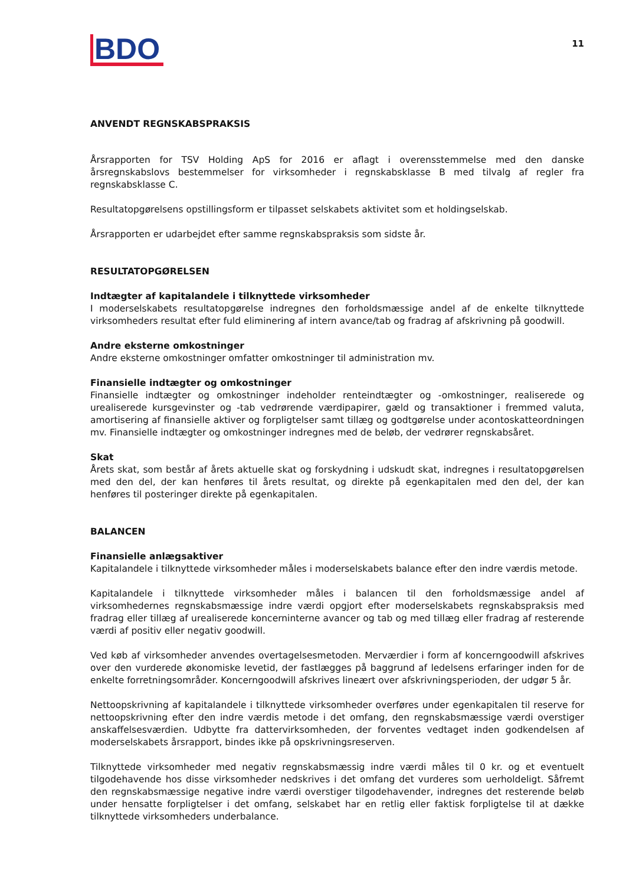BDO
11
ANVENDT REGNSKABSPRAKSIS
Årsrapporten for TSV Holding ApS for 2016 er aflagt i overensstemmelse med den danske årsregnskabslovs bestemmelser for virksomheder i regnskabsklasse B med tilvalg af regler fra regnskabsklasse C.
Resultatopgørelsens opstillingsform er tilpasset selskabets aktivitet som et holdingselskab.
Årsrapporten er udarbejdet efter samme regnskabspraksis som sidste år.
RESULTATOPGØRELSEN
Indtægter af kapitalandele i tilknyttede virksomheder
I moderselskabets resultatopgørelse indregnes den forholdsmæssige andel af de enkelte tilknyttede virksomheders resultat efter fuld eliminering af intern avance/tab og fradrag af afskrivning på goodwill.
Andre eksterne omkostninger
Andre eksterne omkostninger omfatter omkostninger til administration mv.
Finansielle indtægter og omkostninger
Finansielle indtægter og omkostninger indeholder renteindtægter og -omkostninger, realiserede og urealiserede kursgevinster og -tab vedrørende værdipapirer, gæld og transaktioner i fremmed valuta, amortisering af finansielle aktiver og forpligtelser samt tillæg og godtgørelse under acontoskatteordningen mv. Finansielle indtægter og omkostninger indregnes med de beløb, der vedrører regnskabsåret.
Skat
Årets skat, som består af årets aktuelle skat og forskydning i udskudt skat, indregnes i resultatopgørelsen med den del, der kan henføres til årets resultat, og direkte på egenkapitalen med den del, der kan henføres til posteringer direkte på egenkapitalen.
BALANCEN
Finansielle anlægsaktiver
Kapitalandele i tilknyttede virksomheder måles i moderselskabets balance efter den indre værdis metode.
Kapitalandele i tilknyttede virksomheder måles i balancen til den forholdsmæssige andel af virksomhedernes regnskabsmæssige indre værdi opgjort efter moderselskabets regnskabspraksis med fradrag eller tillæg af urealiserede koncerninterne avancer og tab og med tillæg eller fradrag af resterende værdi af positiv eller negativ goodwill.
Ved køb af virksomheder anvendes overtagelsesmetoden. Merværdier i form af koncerngoodwill afskrives over den vurderede økonomiske levetid, der fastlægges på baggrund af ledelsens erfaringer inden for de enkelte forretningsområder. Koncerngoodwill afskrives lineært over afskrivningsperioden, der udgør 5 år.
Nettoopskrivning af kapitalandele i tilknyttede virksomheder overføres under egenkapitalen til reserve for nettoopskrivning efter den indre værdis metode i det omfang, den regnskabsmæssige værdi overstiger anskaffelsesværdien. Udbytte fra dattervirksomheden, der forventes vedtaget inden godkendelsen af moderselskabets årsrapport, bindes ikke på opskrivningsreserven.
Tilknyttede virksomheder med negativ regnskabsmæssig indre værdi måles til 0 kr. og et eventuelt tilgodehavende hos disse virksomheder nedskrives i det omfang det vurderes som uerholdeligt. Såfremt den regnskabsmæssige negative indre værdi overstiger tilgodehavender, indregnes det resterende beløb under hensatte forpligtelser i det omfang, selskabet har en retlig eller faktisk forpligtelse til at dække tilknyttede virksomheders underbalance.